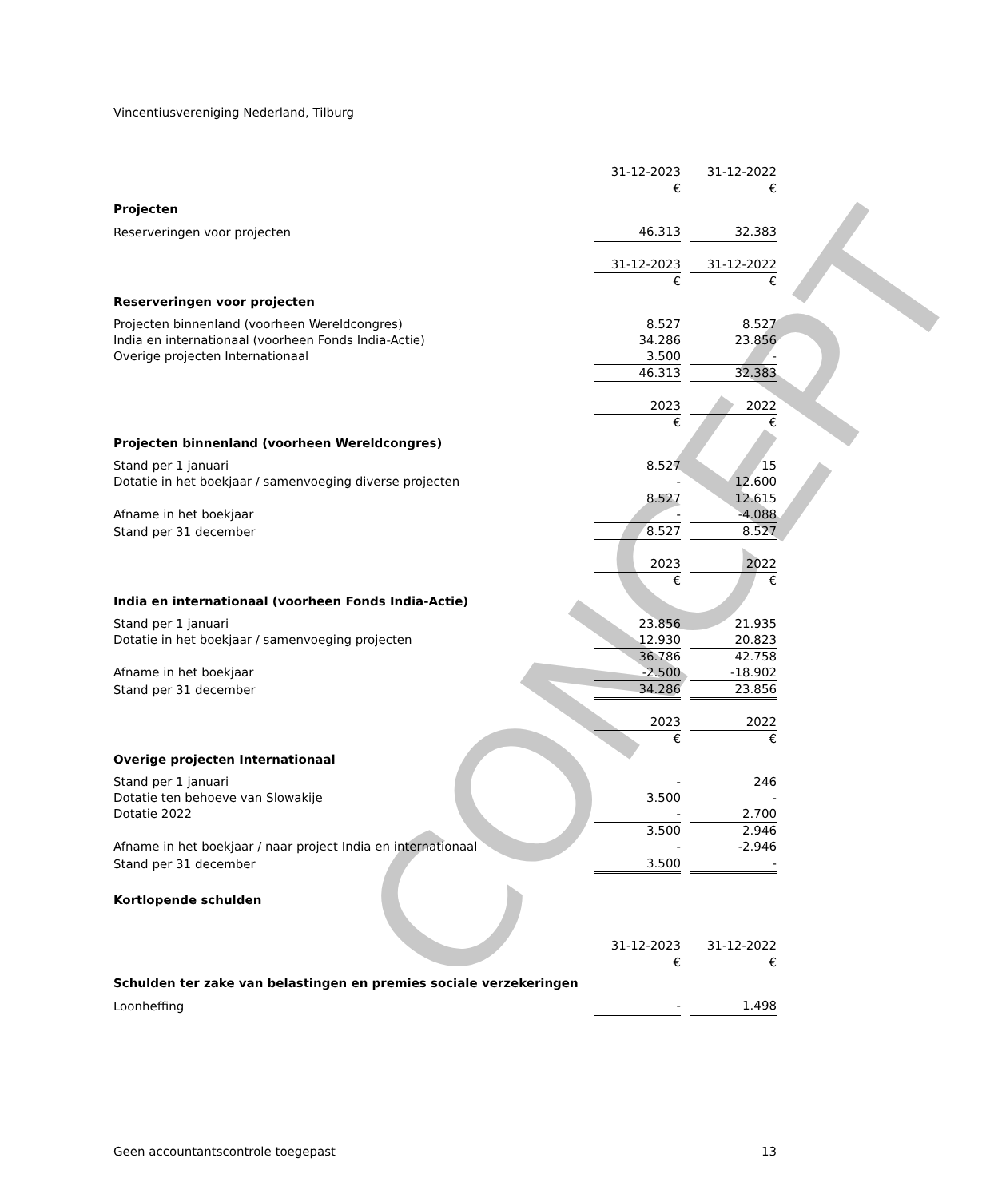CONCEPT
Vincentiusvereniging Nederland, Tilburg
| | 31-12-2023 | | 31-12-2022 |
| | € | | € |
| Projecten | | | |
| Reserveringen voor projecten | 46.313 | | 32.383 |
| | 31-12-2023 | | 31-12-2022 |
| | € | | € |
| Reserveringen voor projecten | | | |
| Projecten binnenland (voorheen Wereldcongres) | 8.527 | | 8.527 |
| India en internationaal (voorheen Fonds India-Actie) | 34.286 | | 23.856 |
| Overige projecten Internationaal | 3.500 | | - |
| | 46.313 | | 32.383 |
| | 2023 | | 2022 |
| | € | | € |
| Projecten binnenland (voorheen Wereldcongres) | | | |
| Stand per 1 januari | 8.527 | | 15 |
| Dotatie in het boekjaar / samenvoeging diverse projecten | - | | 12.600 |
| | 8.527 | | 12.615 |
| Afname in het boekjaar | - | | -4.088 |
| Stand per 31 december | 8.527 | | 8.527 |
| | 2023 | | 2022 |
| | € | | € |
| India en internationaal (voorheen Fonds India-Actie) | | | |
| Stand per 1 januari | 23.856 | | 21.935 |
| Dotatie in het boekjaar / samenvoeging projecten | 12.930 | | 20.823 |
| | 36.786 | | 42.758 |
| Afname in het boekjaar | -2.500 | | -18.902 |
| Stand per 31 december | 34.286 | | 23.856 |
| | 2023 | | 2022 |
| | € | | € |
| Overige projecten Internationaal | | | |
| Stand per 1 januari | - | | 246 |
| Dotatie ten behoeve van Slowakije | 3.500 | | - |
| Dotatie 2022 | - | | 2.700 |
| | 3.500 | | 2.946 |
| Afname in het boekjaar / naar project India en internationaal | - | | -2.946 |
| Stand per 31 december | 3.500 | | - |
Kortlopende schulden
| | 31-12-2023 | | 31-12-2022 |
| | € | | € |
| Schulden ter zake van belastingen en premies sociale verzekeringen | | | |
| Loonheffing | - | | 1.498 |
Geen accountantscontrole toegepast 13